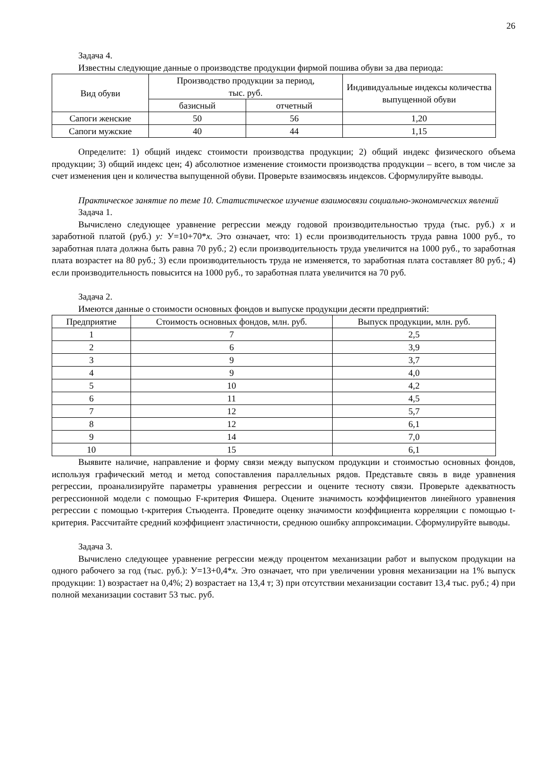26
Задача 4.
Известны следующие данные о производстве продукции фирмой пошива обуви за два периода:
| Вид обуви | Производство продукции за период, тыс. руб. | | Индивидуальные индексы количества выпущенной обуви |
| --- | --- | --- | --- |
| | базисный | отчетный | |
| Сапоги женские | 50 | 56 | 1,20 |
| Сапоги мужские | 40 | 44 | 1,15 |
Определите: 1) общий индекс стоимости производства продукции; 2) общий индекс физического объема продукции; 3) общий индекс цен; 4) абсолютное изменение стоимости производства продукции – всего, в том числе за счет изменения цен и количества выпущенной обуви. Проверьте взаимосвязь индексов. Сформулируйте выводы.
Практическое занятие по теме 10. Статистическое изучение взаимосвязи социально-экономических явлений
Задача 1.
Вычислено следующее уравнение регрессии между годовой производительностью труда (тыс. руб.) x и заработной платой (руб.) y: У=10+70*x. Это означает, что: 1) если производительность труда равна 1000 руб., то заработная плата должна быть равна 70 руб.; 2) если производительность труда увеличится на 1000 руб., то заработная плата возрастет на 80 руб.; 3) если производительность труда не изменяется, то заработная плата составляет 80 руб.; 4) если производительность повысится на 1000 руб., то заработная плата увеличится на 70 руб.
Задача 2.
Имеются данные о стоимости основных фондов и выпуске продукции десяти предприятий:
| Предприятие | Стоимость основных фондов, млн. руб. | Выпуск продукции, млн. руб. |
| --- | --- | --- |
| 1 | 7 | 2,5 |
| 2 | 6 | 3,9 |
| 3 | 9 | 3,7 |
| 4 | 9 | 4,0 |
| 5 | 10 | 4,2 |
| 6 | 11 | 4,5 |
| 7 | 12 | 5,7 |
| 8 | 12 | 6,1 |
| 9 | 14 | 7,0 |
| 10 | 15 | 6,1 |
Выявите наличие, направление и форму связи между выпуском продукции и стоимостью основных фондов, используя графический метод и метод сопоставления параллельных рядов. Представьте связь в виде уравнения регрессии, проанализируйте параметры уравнения регрессии и оцените тесноту связи. Проверьте адекватность регрессионной модели с помощью F-критерия Фишера. Оцените значимость коэффициентов линейного уравнения регрессии с помощью t-критерия Стьюдента. Проведите оценку значимости коэффициента корреляции с помощью t-критерия. Рассчитайте средний коэффициент эластичности, среднюю ошибку аппроксимации. Сформулируйте выводы.
Задача 3.
Вычислено следующее уравнение регрессии между процентом механизации работ и выпуском продукции на одного рабочего за год (тыс. руб.): У=13+0,4*x. Это означает, что при увеличении уровня механизации на 1% выпуск продукции: 1) возрастает на 0,4%; 2) возрастает на 13,4 т; 3) при отсутствии механизации составит 13,4 тыс. руб.; 4) при полной механизации составит 53 тыс. руб.